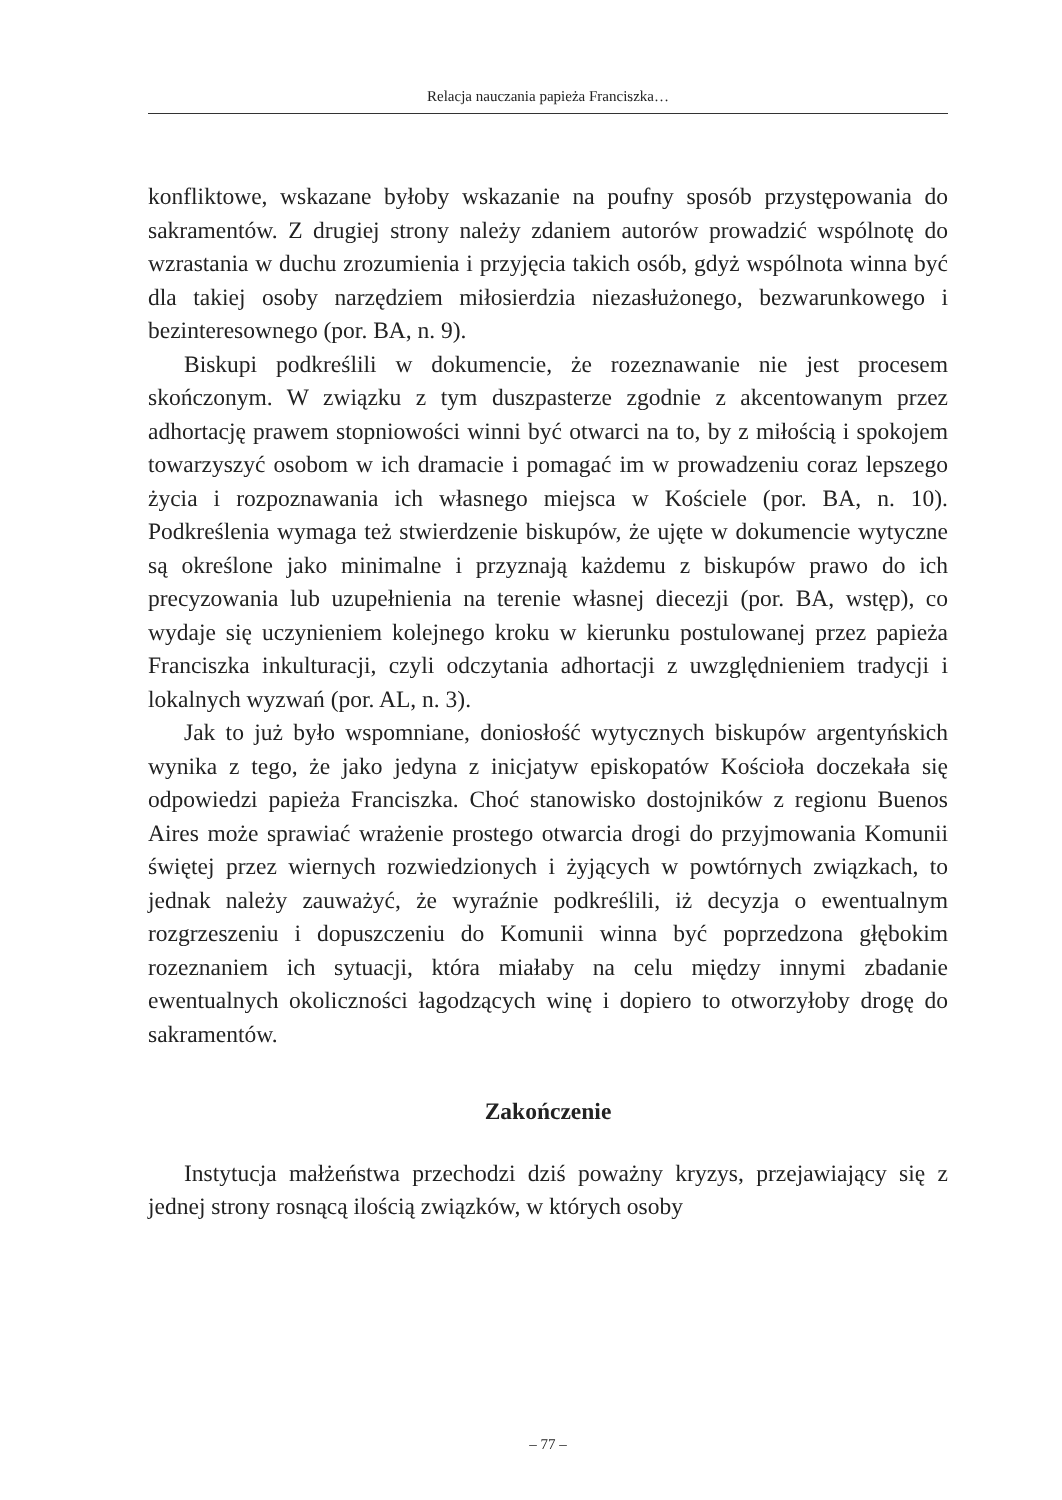Relacja nauczania papieża Franciszka…
konfliktowe, wskazane byłoby wskazanie na poufny sposób przystępowania do sakramentów. Z drugiej strony należy zdaniem autorów prowadzić wspólnotę do wzrastania w duchu zrozumienia i przyjęcia takich osób, gdyż wspólnota winna być dla takiej osoby narzędziem miłosierdzia niezasłużonego, bezwarunkowego i bezinteresownego (por. BA, n. 9).
Biskupi podkreślili w dokumencie, że rozeznawanie nie jest procesem skończonym. W związku z tym duszpasterze zgodnie z akcentowanym przez adhortację prawem stopniowości winni być otwarci na to, by z miłością i spokojem towarzyszyć osobom w ich dramacie i pomagać im w prowadzeniu coraz lepszego życia i rozpoznawania ich własnego miejsca w Kościele (por. BA, n. 10). Podkreślenia wymaga też stwierdzenie biskupów, że ujęte w dokumencie wytyczne są określone jako minimalne i przyznają każdemu z biskupów prawo do ich precyzowania lub uzupełnienia na terenie własnej diecezji (por. BA, wstęp), co wydaje się uczynieniem kolejnego kroku w kierunku postulowanej przez papieża Franciszka inkulturacji, czyli odczytania adhortacji z uwzględnieniem tradycji i lokalnych wyzwań (por. AL, n. 3).
Jak to już było wspomniane, doniosłość wytycznych biskupów argentyńskich wynika z tego, że jako jedyna z inicjatyw episkopatów Kościoła doczekała się odpowiedzi papieża Franciszka. Choć stanowisko dostojników z regionu Buenos Aires może sprawiać wrażenie prostego otwarcia drogi do przyjmowania Komunii świętej przez wiernych rozwiedzionych i żyjących w powtórnych związkach, to jednak należy zauważyć, że wyraźnie podkreślili, iż decyzja o ewentualnym rozgrzeszeniu i dopuszczeniu do Komunii winna być poprzedzona głębokim rozeznaniem ich sytuacji, która miałaby na celu między innymi zbadanie ewentualnych okoliczności łagodzących winę i dopiero to otworzyłoby drogę do sakramentów.
Zakończenie
Instytucja małżeństwa przechodzi dziś poważny kryzys, przejawiający się z jednej strony rosnącą ilością związków, w których osoby
– 77 –